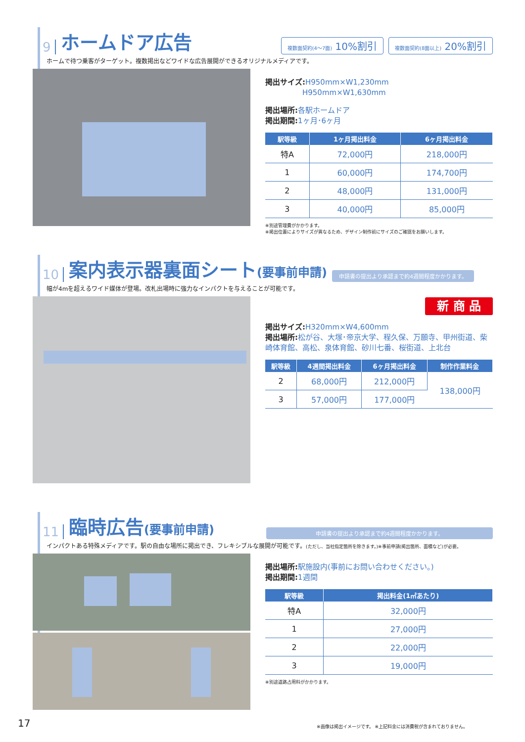9 ホームドア広告 複数面契約(4〜7面) 10%割引 複数面契約(8面以上) 20%割引
ホームで待つ乗客がターゲット。複数掲出などワイドな広告展開ができるオリジナルメディアです。
掲出サイズ: H950mm×W1,230mm
　　　　　H950mm×W1,630mm
掲出場所: 各駅ホームドア
掲出期間: 1ヶ月･6ヶ月
| 駅等級 | 1ヶ月掲出料金 | 6ヶ月掲出料金 |
| --- | --- | --- |
| 特A | 72,000円 | 218,000円 |
| 1 | 60,000円 | 174,700円 |
| 2 | 48,000円 | 131,000円 |
| 3 | 40,000円 | 85,000円 |
※別途管理費がかかります。
※掲出位置によりサイズが異なるため、デザイン制作前にサイズのご確認をお願いします。
10 案内表示器裏面シート(要事前申請) 申請書の提出より承認まで約4週間程度かかります。
幅が4mを超えるワイド媒体が登場。改札出場時に強力なインパクトを与えることが可能です。
新 商 品
掲出サイズ: H320mm×W4,600mm
掲出場所: 松が谷、大塚･帝京大学、程久保、万願寺、甲州街道、柴崎体育館、高松、泉体育館、砂川七番、桜街道、上北台
| 駅等級 | 4週間掲出料金 | 6ヶ月掲出料金 | 制作作業料金 |
| --- | --- | --- | --- |
| 2 | 68,000円 | 212,000円 | 138,000円 |
| 3 | 57,000円 | 177,000円 | |
11 臨時広告(要事前申請) 申請書の提出より承認まで約4週間程度かかります。
インパクトある特殊メディアです。駅の自由な場所に掲出でき、フレキシブルな展開が可能です。(ただし、当社指定箇所を除きます。)※事前申請(掲出箇所、面積など)が必要。
掲出場所: 駅施設内(事前にお問い合わせください。)
掲出期間: 1週間
| 駅等級 | 掲出料金(1㎡あたり) |
| --- | --- |
| 特A | 32,000円 |
| 1 | 27,000円 |
| 2 | 22,000円 |
| 3 | 19,000円 |
※別途道路占用料がかかります。
17
※画像は掲出イメージです。 ※上記料金には消費税が含まれておりません。